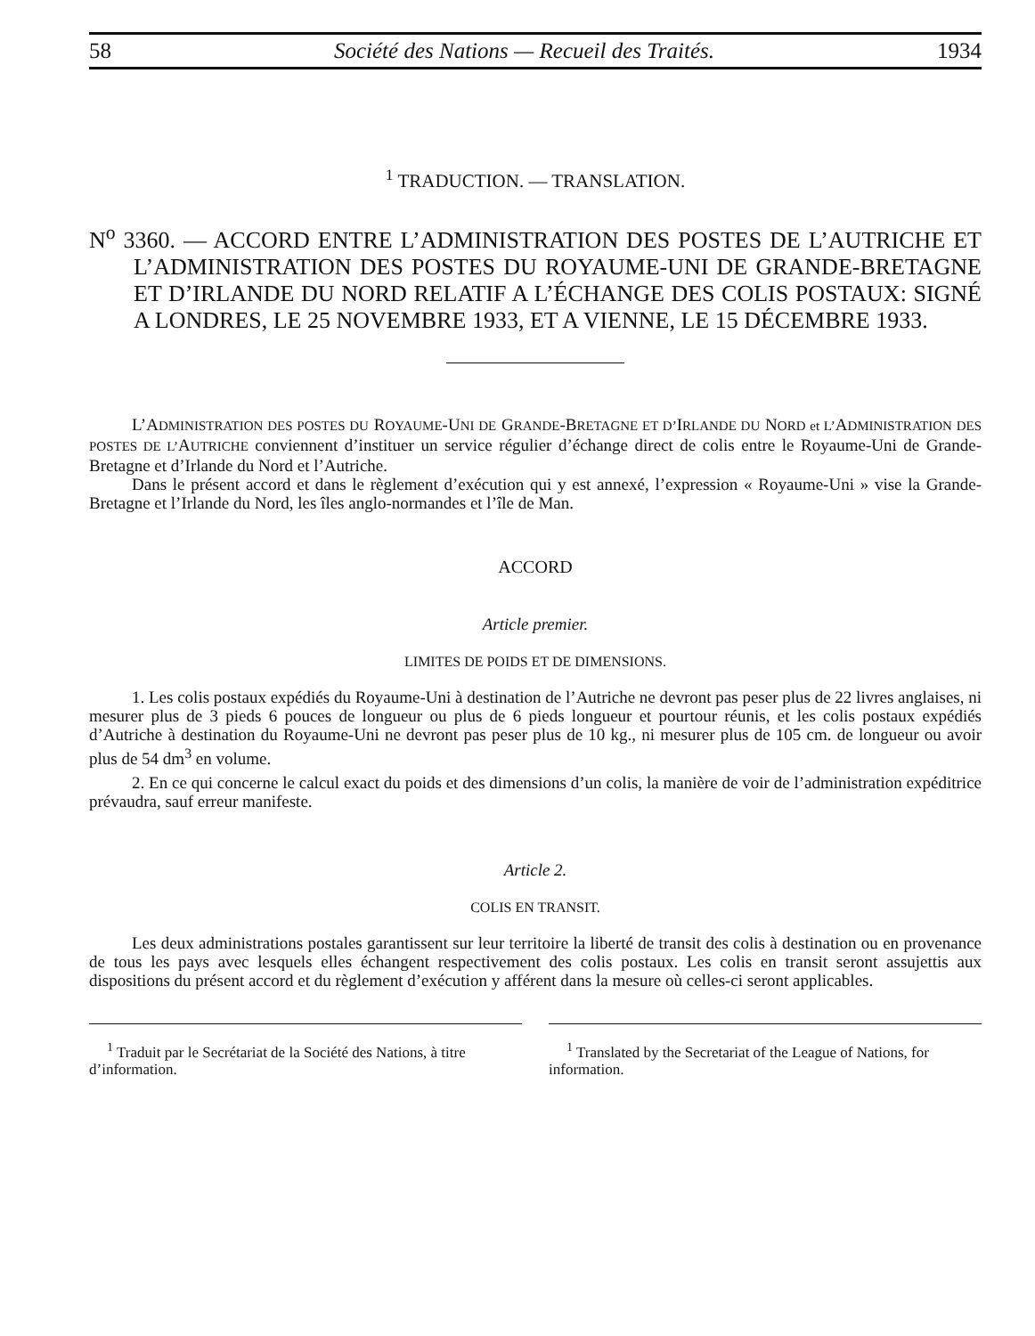58 Société des Nations — Recueil des Traités. 1934
<sup>1</sup> TRADUCTION. — TRANSLATION.
N<sup>o</sup> 3360. — ACCORD ENTRE L’ADMINISTRATION DES POSTES DE L’AUTRICHE ET L’ADMINISTRATION DES POSTES DU ROYAUME-UNI DE GRANDE-BRETAGNE ET D’IRLANDE DU NORD RELATIF A L’ÉCHANGE DES COLIS POSTAUX: SIGNÉ A LONDRES, LE 25 NOVEMBRE 1933, ET A VIENNE, LE 15 DÉCEMBRE 1933.
L’ADMINISTRATION DES POSTES DU ROYAUME-UNI DE GRANDE-BRETAGNE ET D’IRLANDE DU NORD et L’ADMINISTRATION DES POSTES DE L’AUTRICHE conviennent d’instituer un service régulier d’échange direct de colis entre le Royaume-Uni de Grande-Bretagne et d’Irlande du Nord et l’Autriche.
Dans le présent accord et dans le règlement d’exécution qui y est annexé, l’expression « Royaume-Uni » vise la Grande-Bretagne et l’Irlande du Nord, les îles anglo-normandes et l’île de Man.
ACCORD
Article premier.
LIMITES DE POIDS ET DE DIMENSIONS.
1. Les colis postaux expédiés du Royaume-Uni à destination de l’Autriche ne devront pas peser plus de 22 livres anglaises, ni mesurer plus de 3 pieds 6 pouces de longueur ou plus de 6 pieds longueur et pourtour réunis, et les colis postaux expédiés d’Autriche à destination du Royaume-Uni ne devront pas peser plus de 10 kg., ni mesurer plus de 105 cm. de longueur ou avoir plus de 54 dm<sup>3</sup> en volume.
2. En ce qui concerne le calcul exact du poids et des dimensions d’un colis, la manière de voir de l’administration expéditrice prévaudra, sauf erreur manifeste.
Article 2.
COLIS EN TRANSIT.
Les deux administrations postales garantissent sur leur territoire la liberté de transit des colis à destination ou en provenance de tous les pays avec lesquels elles échangent respectivement des colis postaux. Les colis en transit seront assujettis aux dispositions du présent accord et du règlement d’exécution y afférent dans la mesure où celles-ci seront applicables.
<sup>1</sup> Traduit par le Secrétariat de la Société des Nations, à titre d’information.
<sup>1</sup> Translated by the Secretariat of the League of Nations, for information.